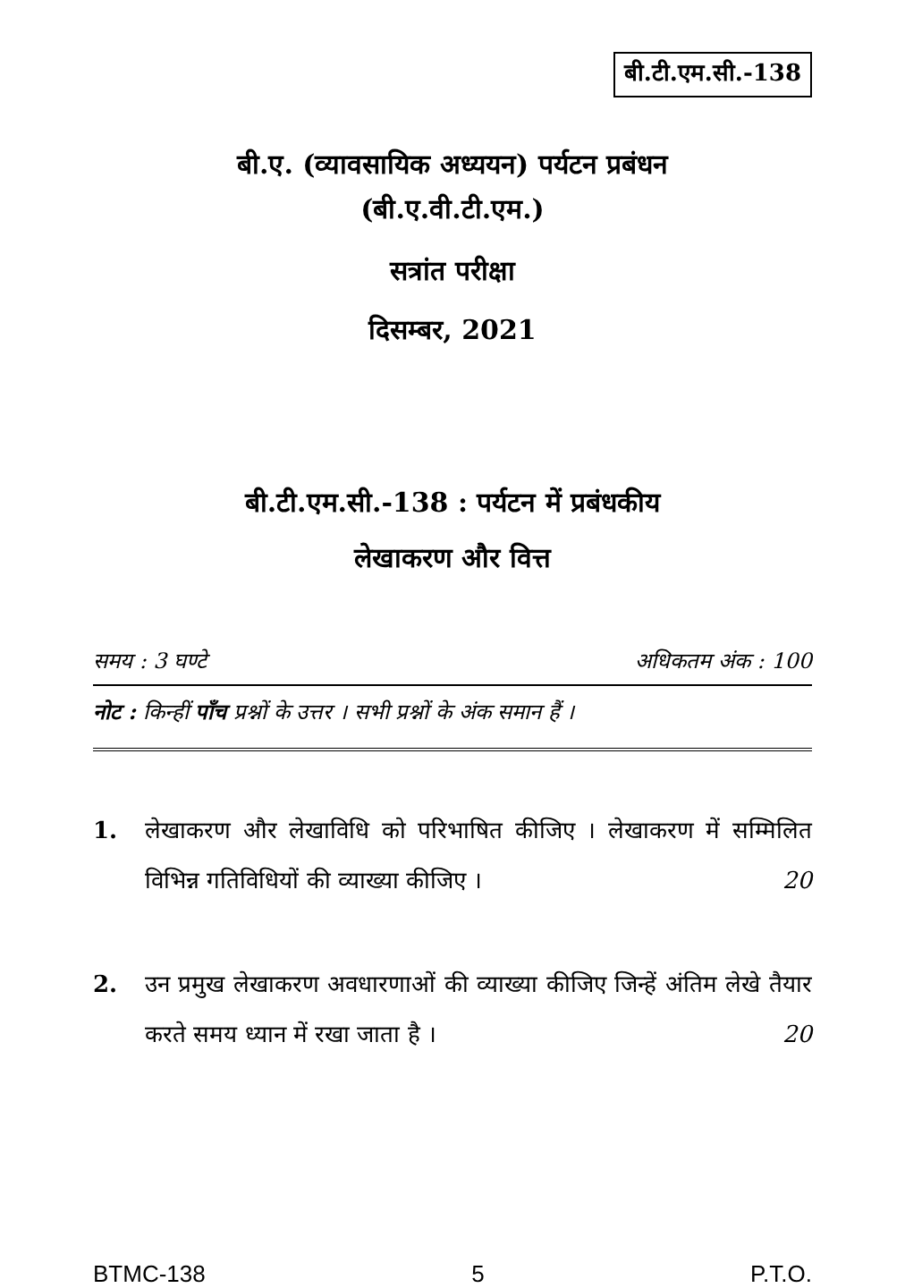बी.टी.एम.सी.-138
बी.ए. (व्यावसायिक अध्ययन) पर्यटन प्रबंधन
(बी.ए.वी.टी.एम.)
सत्रांत परीक्षा
दिसम्बर, 2021
बी.टी.एम.सी.-138 : पर्यटन में प्रबंधकीय
लेखाकरण और वित्त
समय : 3 घण्टे अधिकतम अंक : 100
नोट : किन्हीं पाँच प्रश्नों के उत्तर । सभी प्रश्नों के अंक समान हैं ।
1. लेखाकरण और लेखाविधि को परिभाषित कीजिए । लेखाकरण में सम्मिलित विभिन्न गतिविधियों की व्याख्या कीजिए । 20
2. उन प्रमुख लेखाकरण अवधारणाओं की व्याख्या कीजिए जिन्हें अंतिम लेखे तैयार करते समय ध्यान में रखा जाता है । 20
BTMC-138 5 P.T.O.